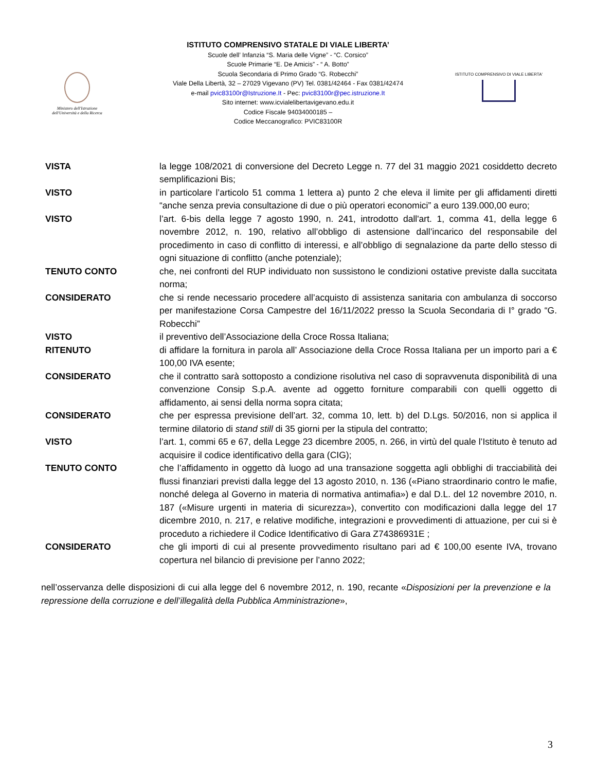Ministero dell'Istruzione
dell'Università e della Ricerca
ISTITUTO COMPRENSIVO STATALE DI VIALE LIBERTA’
Scuole dell’ Infanzia “S. Maria delle Vigne” - “C. Corsico”
Scuole Primarie “E. De Amicis” - “ A. Botto”
Scuola Secondaria di Primo Grado “G. Robecchi”
Viale Della Libertà, 32 – 27029 Vigevano (PV) Tel. 0381/42464 - Fax 0381/42474
e-mail pvic83100r@Istruzione.It - Pec: pvic83100r@pec.istruzione.It
Sito internet: www.icvialelibertavigevano.edu.it
Codice Fiscale 94034000185 –
Codice Meccanografico: PVIC83100R
ISTITUTO COMPRENSIVO DI VIALE LIBERTA'
| VISTA | la legge 108/2021 di conversione del Decreto Legge n. 77 del 31 maggio 2021 cosiddetto decreto semplificazioni Bis; |
| VISTO | in particolare l’articolo 51 comma 1 lettera a) punto 2 che eleva il limite per gli affidamenti diretti “anche senza previa consultazione di due o più operatori economici” a euro 139.000,00 euro; |
| VISTO | l’art. 6-bis della legge 7 agosto 1990, n. 241, introdotto dall'art. 1, comma 41, della legge 6 novembre 2012, n. 190, relativo all’obbligo di astensione dall’incarico del responsabile del procedimento in caso di conflitto di interessi, e all’obbligo di segnalazione da parte dello stesso di ogni situazione di conflitto (anche potenziale); |
| TENUTO CONTO | che, nei confronti del RUP individuato non sussistono le condizioni ostative previste dalla succitata norma; |
| CONSIDERATO | che si rende necessario procedere all’acquisto di assistenza sanitaria con ambulanza di soccorso per manifestazione Corsa Campestre del 16/11/2022 presso la Scuola Secondaria di I° grado “G. Robecchi” |
| VISTO | il preventivo dell’Associazione della Croce Rossa Italiana; |
| RITENUTO | di affidare la fornitura in parola all’ Associazione della Croce Rossa Italiana per un importo pari a € 100,00 IVA esente; |
| CONSIDERATO | che il contratto sarà sottoposto a condizione risolutiva nel caso di sopravvenuta disponibilità di una convenzione Consip S.p.A. avente ad oggetto forniture comparabili con quelli oggetto di affidamento, ai sensi della norma sopra citata; |
| CONSIDERATO | che per espressa previsione dell’art. 32, comma 10, lett. b) del D.Lgs. 50/2016, non si applica il termine dilatorio di stand still di 35 giorni per la stipula del contratto; |
| VISTO | l’art. 1, commi 65 e 67, della Legge 23 dicembre 2005, n. 266, in virtù del quale l’Istituto è tenuto ad acquisire il codice identificativo della gara (CIG); |
| TENUTO CONTO | che l’affidamento in oggetto dà luogo ad una transazione soggetta agli obblighi di tracciabilità dei flussi finanziari previsti dalla legge del 13 agosto 2010, n. 136 («Piano straordinario contro le mafie, nonché delega al Governo in materia di normativa antimafia») e dal D.L. del 12 novembre 2010, n. 187 («Misure urgenti in materia di sicurezza»), convertito con modificazioni dalla legge del 17 dicembre 2010, n. 217, e relative modifiche, integrazioni e provvedimenti di attuazione, per cui si è proceduto a richiedere il Codice Identificativo di Gara Z74386931E ; |
| CONSIDERATO | che gli importi di cui al presente provvedimento risultano pari ad € 100,00 esente IVA, trovano copertura nel bilancio di previsione per l’anno 2022; |
nell’osservanza delle disposizioni di cui alla legge del 6 novembre 2012, n. 190, recante «Disposizioni per la prevenzione e la repressione della corruzione e dell’illegalità della Pubblica Amministrazione»,
3